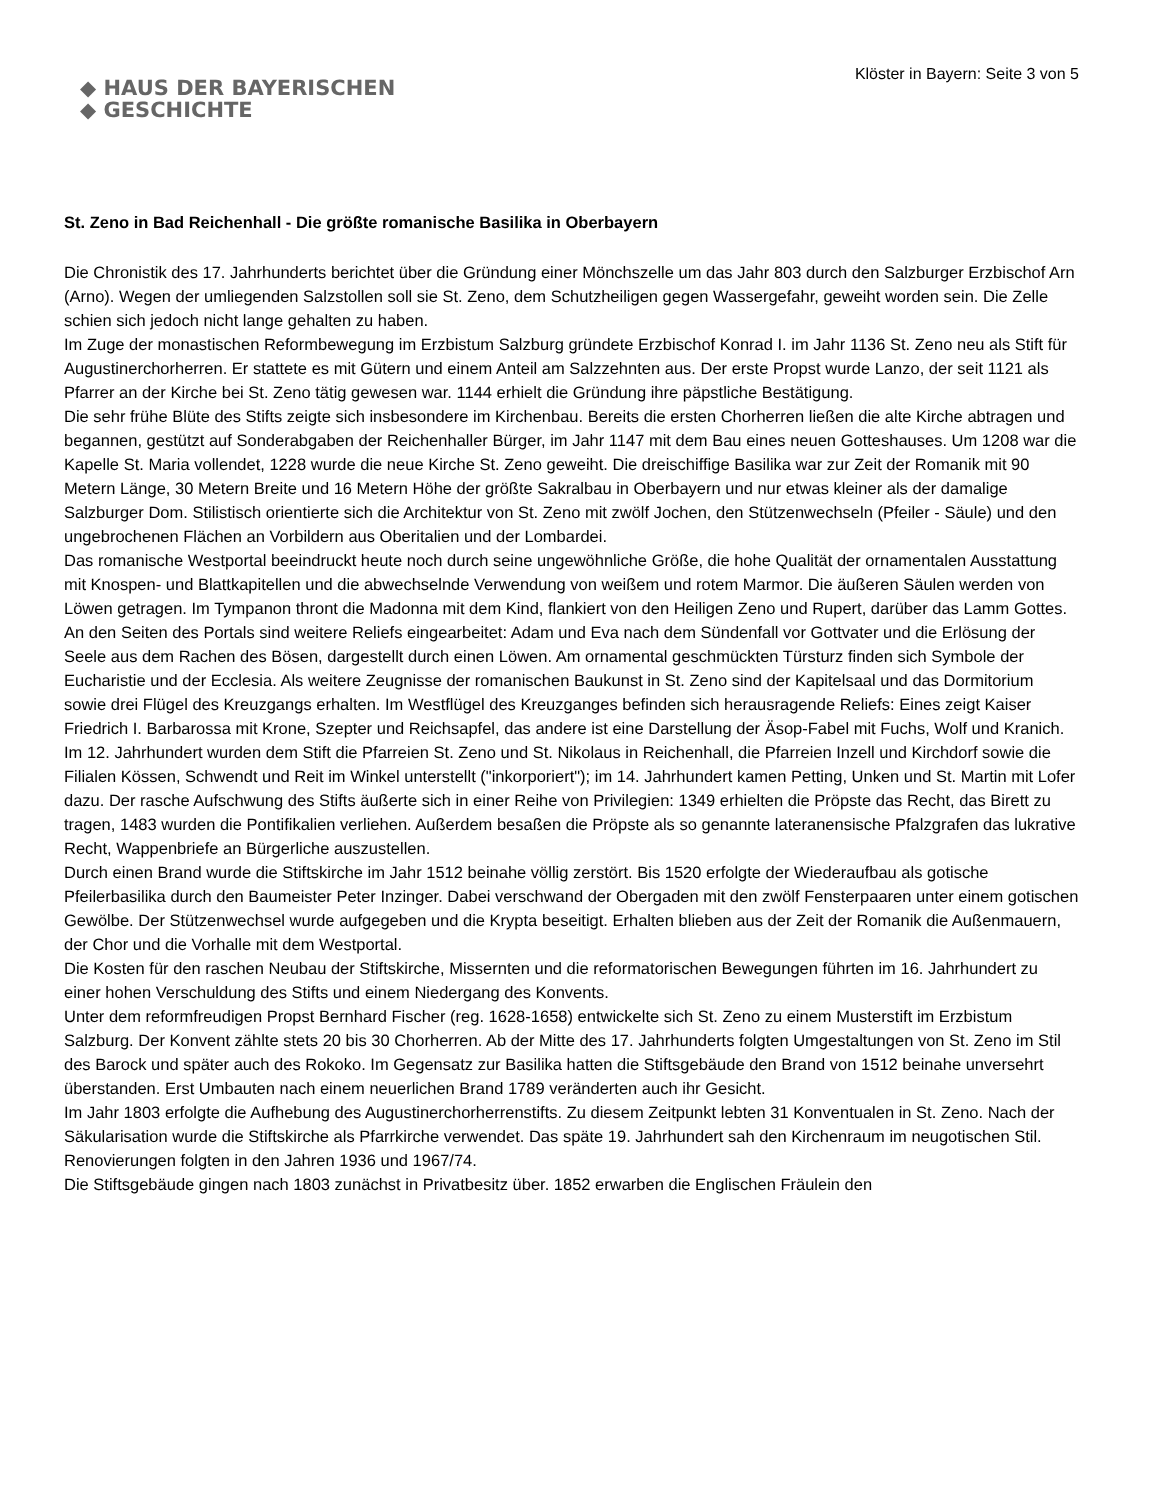◆ HAUS DER BAYERISCHEN
◆ GESCHICHTE
Klöster in Bayern: Seite 3 von 5
St. Zeno in Bad Reichenhall - Die größte romanische Basilika in Oberbayern
Die Chronistik des 17. Jahrhunderts berichtet über die Gründung einer Mönchszelle um das Jahr 803 durch den Salzburger Erzbischof Arn (Arno). Wegen der umliegenden Salzstollen soll sie St. Zeno, dem Schutzheiligen gegen Wassergefahr, geweiht worden sein. Die Zelle schien sich jedoch nicht lange gehalten zu haben.
Im Zuge der monastischen Reformbewegung im Erzbistum Salzburg gründete Erzbischof Konrad I. im Jahr 1136 St. Zeno neu als Stift für Augustinerchorherren. Er stattete es mit Gütern und einem Anteil am Salzzehnten aus. Der erste Propst wurde Lanzo, der seit 1121 als Pfarrer an der Kirche bei St. Zeno tätig gewesen war. 1144 erhielt die Gründung ihre päpstliche Bestätigung.
Die sehr frühe Blüte des Stifts zeigte sich insbesondere im Kirchenbau. Bereits die ersten Chorherren ließen die alte Kirche abtragen und begannen, gestützt auf Sonderabgaben der Reichenhaller Bürger, im Jahr 1147 mit dem Bau eines neuen Gotteshauses. Um 1208 war die Kapelle St. Maria vollendet, 1228 wurde die neue Kirche St. Zeno geweiht. Die dreischiffige Basilika war zur Zeit der Romanik mit 90 Metern Länge, 30 Metern Breite und 16 Metern Höhe der größte Sakralbau in Oberbayern und nur etwas kleiner als der damalige Salzburger Dom. Stilistisch orientierte sich die Architektur von St. Zeno mit zwölf Jochen, den Stützenwechseln (Pfeiler - Säule) und den ungebrochenen Flächen an Vorbildern aus Oberitalien und der Lombardei.
Das romanische Westportal beeindruckt heute noch durch seine ungewöhnliche Größe, die hohe Qualität der ornamentalen Ausstattung mit Knospen- und Blattkapitellen und die abwechselnde Verwendung von weißem und rotem Marmor. Die äußeren Säulen werden von Löwen getragen. Im Tympanon thront die Madonna mit dem Kind, flankiert von den Heiligen Zeno und Rupert, darüber das Lamm Gottes. An den Seiten des Portals sind weitere Reliefs eingearbeitet: Adam und Eva nach dem Sündenfall vor Gottvater und die Erlösung der Seele aus dem Rachen des Bösen, dargestellt durch einen Löwen. Am ornamental geschmückten Türsturz finden sich Symbole der Eucharistie und der Ecclesia. Als weitere Zeugnisse der romanischen Baukunst in St. Zeno sind der Kapitelsaal und das Dormitorium sowie drei Flügel des Kreuzgangs erhalten. Im Westflügel des Kreuzganges befinden sich herausragende Reliefs: Eines zeigt Kaiser Friedrich I. Barbarossa mit Krone, Szepter und Reichsapfel, das andere ist eine Darstellung der Äsop-Fabel mit Fuchs, Wolf und Kranich.
Im 12. Jahrhundert wurden dem Stift die Pfarreien St. Zeno und St. Nikolaus in Reichenhall, die Pfarreien Inzell und Kirchdorf sowie die Filialen Kössen, Schwendt und Reit im Winkel unterstellt ("inkorporiert"); im 14. Jahrhundert kamen Petting, Unken und St. Martin mit Lofer dazu. Der rasche Aufschwung des Stifts äußerte sich in einer Reihe von Privilegien: 1349 erhielten die Pröpste das Recht, das Birett zu tragen, 1483 wurden die Pontifikalien verliehen. Außerdem besaßen die Pröpste als so genannte lateranensische Pfalzgrafen das lukrative Recht, Wappenbriefe an Bürgerliche auszustellen.
Durch einen Brand wurde die Stiftskirche im Jahr 1512 beinahe völlig zerstört. Bis 1520 erfolgte der Wiederaufbau als gotische Pfeilerbasilika durch den Baumeister Peter Inzinger. Dabei verschwand der Obergaden mit den zwölf Fensterpaaren unter einem gotischen Gewölbe. Der Stützenwechsel wurde aufgegeben und die Krypta beseitigt. Erhalten blieben aus der Zeit der Romanik die Außenmauern, der Chor und die Vorhalle mit dem Westportal.
Die Kosten für den raschen Neubau der Stiftskirche, Missernten und die reformatorischen Bewegungen führten im 16. Jahrhundert zu einer hohen Verschuldung des Stifts und einem Niedergang des Konvents.
Unter dem reformfreudigen Propst Bernhard Fischer (reg. 1628-1658) entwickelte sich St. Zeno zu einem Musterstift im Erzbistum Salzburg. Der Konvent zählte stets 20 bis 30 Chorherren. Ab der Mitte des 17. Jahrhunderts folgten Umgestaltungen von St. Zeno im Stil des Barock und später auch des Rokoko. Im Gegensatz zur Basilika hatten die Stiftsgebäude den Brand von 1512 beinahe unversehrt überstanden. Erst Umbauten nach einem neuerlichen Brand 1789 veränderten auch ihr Gesicht.
Im Jahr 1803 erfolgte die Aufhebung des Augustinerchorherrenstifts. Zu diesem Zeitpunkt lebten 31 Konventualen in St. Zeno. Nach der Säkularisation wurde die Stiftskirche als Pfarrkirche verwendet. Das späte 19. Jahrhundert sah den Kirchenraum im neugotischen Stil. Renovierungen folgten in den Jahren 1936 und 1967/74.
Die Stiftsgebäude gingen nach 1803 zunächst in Privatbesitz über. 1852 erwarben die Englischen Fräulein den